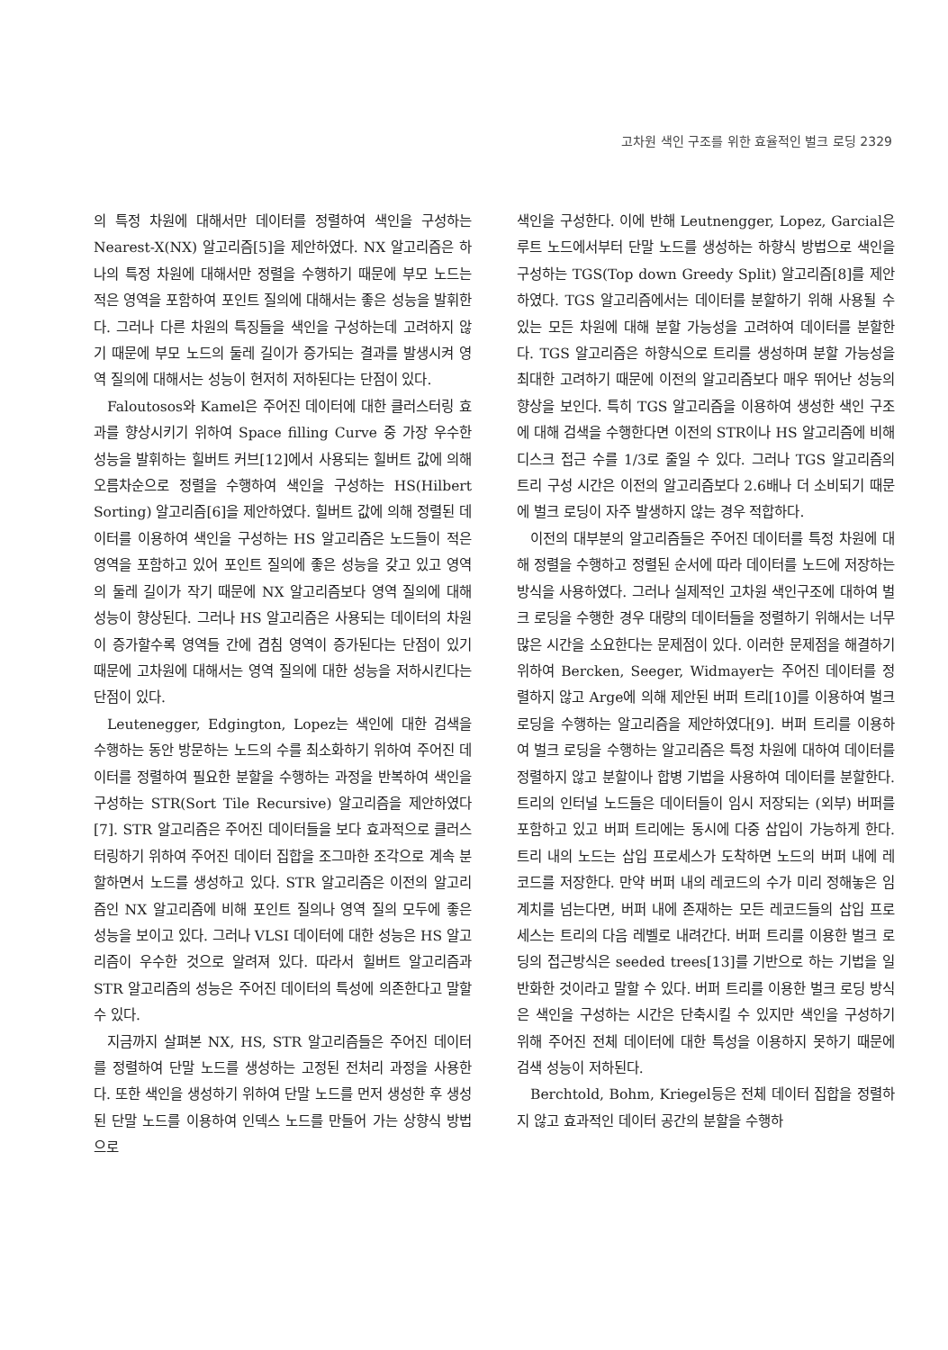고차원 색인 구조를 위한 효율적인 벌크 로딩 2329
의 특정 차원에 대해서만 데이터를 정렬하여 색인을 구성하는 Nearest-X(NX) 알고리즘[5]을 제안하였다. NX 알고리즘은 하나의 특정 차원에 대해서만 정렬을 수행하기 때문에 부모 노드는 적은 영역을 포함하여 포인트 질의에 대해서는 좋은 성능을 발휘한다. 그러나 다른 차원의 특징들을 색인을 구성하는데 고려하지 않기 때문에 부모 노드의 둘레 길이가 증가되는 결과를 발생시켜 영역 질의에 대해서는 성능이 현저히 저하된다는 단점이 있다.
Faloutosos와 Kamel은 주어진 데이터에 대한 클러스터링 효과를 향상시키기 위하여 Space filling Curve 중 가장 우수한 성능을 발휘하는 힐버트 커브[12]에서 사용되는 힐버트 값에 의해 오름차순으로 정렬을 수행하여 색인을 구성하는 HS(Hilbert Sorting) 알고리즘[6]을 제안하였다. 힐버트 값에 의해 정렬된 데이터를 이용하여 색인을 구성하는 HS 알고리즘은 노드들이 적은 영역을 포함하고 있어 포인트 질의에 좋은 성능을 갖고 있고 영역의 둘레 길이가 작기 때문에 NX 알고리즘보다 영역 질의에 대해 성능이 향상된다. 그러나 HS 알고리즘은 사용되는 데이터의 차원이 증가할수록 영역들 간에 겹침 영역이 증가된다는 단점이 있기 때문에 고차원에 대해서는 영역 질의에 대한 성능을 저하시킨다는 단점이 있다.
Leutenegger, Edgington, Lopez는 색인에 대한 검색을 수행하는 동안 방문하는 노드의 수를 최소화하기 위하여 주어진 데이터를 정렬하여 필요한 분할을 수행하는 과정을 반복하여 색인을 구성하는 STR(Sort Tile Recursive) 알고리즘을 제안하였다[7]. STR 알고리즘은 주어진 데이터들을 보다 효과적으로 클러스터링하기 위하여 주어진 데이터 집합을 조그마한 조각으로 계속 분할하면서 노드를 생성하고 있다. STR 알고리즘은 이전의 알고리즘인 NX 알고리즘에 비해 포인트 질의나 영역 질의 모두에 좋은 성능을 보이고 있다. 그러나 VLSI 데이터에 대한 성능은 HS 알고리즘이 우수한 것으로 알려져 있다. 따라서 힐버트 알고리즘과 STR 알고리즘의 성능은 주어진 데이터의 특성에 의존한다고 말할 수 있다.
지금까지 살펴본 NX, HS, STR 알고리즘들은 주어진 데이터를 정렬하여 단말 노드를 생성하는 고정된 전처리 과정을 사용한다. 또한 색인을 생성하기 위하여 단말 노드를 먼저 생성한 후 생성된 단말 노드를 이용하여 인덱스 노드를 만들어 가는 상향식 방법으로
색인을 구성한다. 이에 반해 Leutnengger, Lopez, Garcial은 루트 노드에서부터 단말 노드를 생성하는 하향식 방법으로 색인을 구성하는 TGS(Top down Greedy Split) 알고리즘[8]를 제안하였다. TGS 알고리즘에서는 데이터를 분할하기 위해 사용될 수 있는 모든 차원에 대해 분할 가능성을 고려하여 데이터를 분할한다. TGS 알고리즘은 하향식으로 트리를 생성하며 분할 가능성을 최대한 고려하기 때문에 이전의 알고리즘보다 매우 뛰어난 성능의 향상을 보인다. 특히 TGS 알고리즘을 이용하여 생성한 색인 구조에 대해 검색을 수행한다면 이전의 STR이나 HS 알고리즘에 비해 디스크 접근 수를 1/3로 줄일 수 있다. 그러나 TGS 알고리즘의 트리 구성 시간은 이전의 알고리즘보다 2.6배나 더 소비되기 때문에 벌크 로딩이 자주 발생하지 않는 경우 적합하다.
이전의 대부분의 알고리즘들은 주어진 데이터를 특정 차원에 대해 정렬을 수행하고 정렬된 순서에 따라 데이터를 노드에 저장하는 방식을 사용하였다. 그러나 실제적인 고차원 색인구조에 대하여 벌크 로딩을 수행한 경우 대량의 데이터들을 정렬하기 위해서는 너무 많은 시간을 소요한다는 문제점이 있다. 이러한 문제점을 해결하기 위하여 Bercken, Seeger, Widmayer는 주어진 데이터를 정렬하지 않고 Arge에 의해 제안된 버퍼 트리[10]를 이용하여 벌크 로딩을 수행하는 알고리즘을 제안하였다[9]. 버퍼 트리를 이용하여 벌크 로딩을 수행하는 알고리즘은 특정 차원에 대하여 데이터를 정렬하지 않고 분할이나 합병 기법을 사용하여 데이터를 분할한다. 트리의 인터널 노드들은 데이터들이 임시 저장되는 (외부) 버퍼를 포함하고 있고 버퍼 트리에는 동시에 다중 삽입이 가능하게 한다. 트리 내의 노드는 삽입 프로세스가 도착하면 노드의 버퍼 내에 레코드를 저장한다. 만약 버퍼 내의 레코드의 수가 미리 정해놓은 임계치를 넘는다면, 버퍼 내에 존재하는 모든 레코드들의 삽입 프로세스는 트리의 다음 레벨로 내려간다. 버퍼 트리를 이용한 벌크 로딩의 접근방식은 seeded trees[13]를 기반으로 하는 기법을 일반화한 것이라고 말할 수 있다. 버퍼 트리를 이용한 벌크 로딩 방식은 색인을 구성하는 시간은 단축시킬 수 있지만 색인을 구성하기 위해 주어진 전체 데이터에 대한 특성을 이용하지 못하기 때문에 검색 성능이 저하된다.
Berchtold, Bohm, Kriegel등은 전체 데이터 집합을 정렬하지 않고 효과적인 데이터 공간의 분할을 수행하